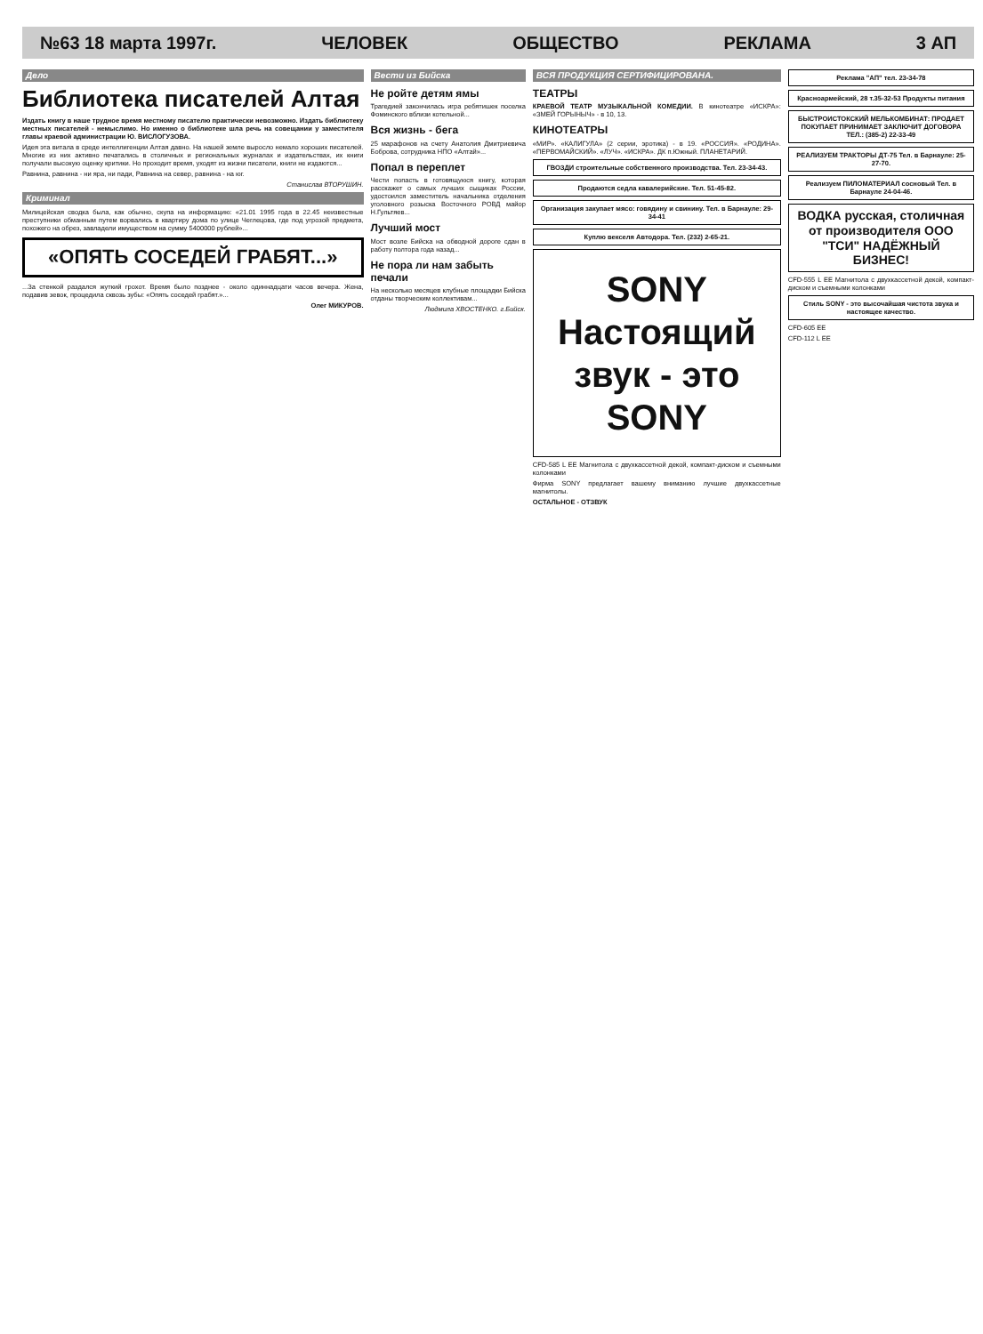№63 18 марта 1997г. ЧЕЛОВЕК ОБЩЕСТВО РЕКЛАМА 3 АП
Дело
Библиотека писателей Алтая
Издать книгу в наше трудное время местному писателю практически невозможно. Издать библиотеку местных писателей - немыслимо. Но именно о библиотеке шла речь на совещании у заместителя главы краевой администрации Ю. ВИСЛОГУЗОВА.
Идея эта витала в среде интеллигенции Алтая давно. На нашей земле выросло немало хороших писателей. Многие из них активно печатались в столичных и региональных журналах и издательствах, их книги получали высокую оценку критики. Но проходит время, уходят из жизни писатели, книги не издаются...
Равнина, равнина - ни яра, ни пади, Равнина на север, равнина - на юг.
Станислав ВТОРУШИН.
Криминал
Милицейская сводка была, как обычно, скупа на информацию: «21.01 1995 года в 22.45 неизвестные преступники обманным путем ворвались в квартиру дома по улице Чеглецова, где под угрозой предмета, похожего на обрез, завладели имуществом на сумму 5400000 рублей»...
«ОПЯТЬ СОСЕДЕЙ ГРАБЯТ...»
...За стенкой раздался жуткий грохот. Время было позднее - около одиннадцати часов вечера. Жена, подавив зевок, процедила сквозь зубы: «Опять соседей грабят.»...
Олег МИКУРОВ.
Вести из Бийска
Не ройте детям ямы
Трагедией закончилась игра ребятишек поселка Фоминского вблизи котельной...
Вся жизнь - бега
25 марафонов на счету Анатолия Дмитриевича Боброва, сотрудника НПО «Алтай»...
Попал в переплет
Чести попасть в готовящуюся книгу, которая расскажет о самых лучших сыщиках России, удостоился заместитель начальника отделения уголовного розыска Восточного РОВД майор Н.Гультяев...
Лучший мост
Мост возле Бийска на обводной дороге сдан в работу полтора года назад...
Не пора ли нам забыть печали
На несколько месяцев клубные площадки Бийска отданы творческим коллективам...
Людмила ХВОСТЕНКО. г.Бийск.
ВСЯ ПРОДУКЦИЯ СЕРТИФИЦИРОВАНА.
ТЕАТРЫ
КРАЕВОЙ ТЕАТР МУЗЫКАЛЬНОЙ КОМЕДИИ. В кинотеатре «ИСКРА»: «ЗМЕЙ ГОРЫНЫЧ» - в 10, 13.
КИНОТЕАТРЫ
«МИР». «КАЛИГУЛА» (2 серии, эротика) - в 19. «РОССИЯ». «РОДИНА». «ПЕРВОМАЙСКИЙ». «ЛУЧ». «ИСКРА». ДК п.Южный. ПЛАНЕТАРИЙ.
ГВОЗДИ строительные собственного производства. Тел. 23-34-43.
Продаются седла кавалерийские. Тел. 51-45-82.
Организация закупает мясо: говядину и свинину. Тел. в Барнауле: 29-34-41
Куплю векселя Автодора. Тел. (232) 2-65-21.
SONY
Настоящий звук - это SONY
CFD-585 L EE Магнитола с двухкассетной декой, компакт-диском и съемными колонками
Фирма SONY предлагает вашему вниманию лучшие двухкассетные магнитолы.
ОСТАЛЬНОЕ - ОТЗВУК
Реклама "АП" тел. 23-34-78
Красноармейский, 28 т.35-32-53 Продукты питания
БЫСТРОИСТОКСКИЙ МЕЛЬКОМБИНАТ: ПРОДАЕТ ПОКУПАЕТ ПРИНИМАЕТ ЗАКЛЮЧИТ ДОГОВОРА ТЕЛ.: (385-2) 22-33-49
РЕАЛИЗУЕМ ТРАКТОРЫ ДТ-75 Тел. в Барнауле: 25-27-70.
Реализуем ПИЛОМАТЕРИАЛ сосновый Тел. в Барнауле 24-04-46.
ВОДКА русская, столичная от производителя ООО "ТСИ" НАДЁЖНЫЙ БИЗНЕС!
CFD-555 L EE Магнитола с двухкассетной декой, компакт-диском и съемными колонками
Стиль SONY - это высочайшая чистота звука и настоящее качество.
CFD-605 EE
CFD-112 L EE